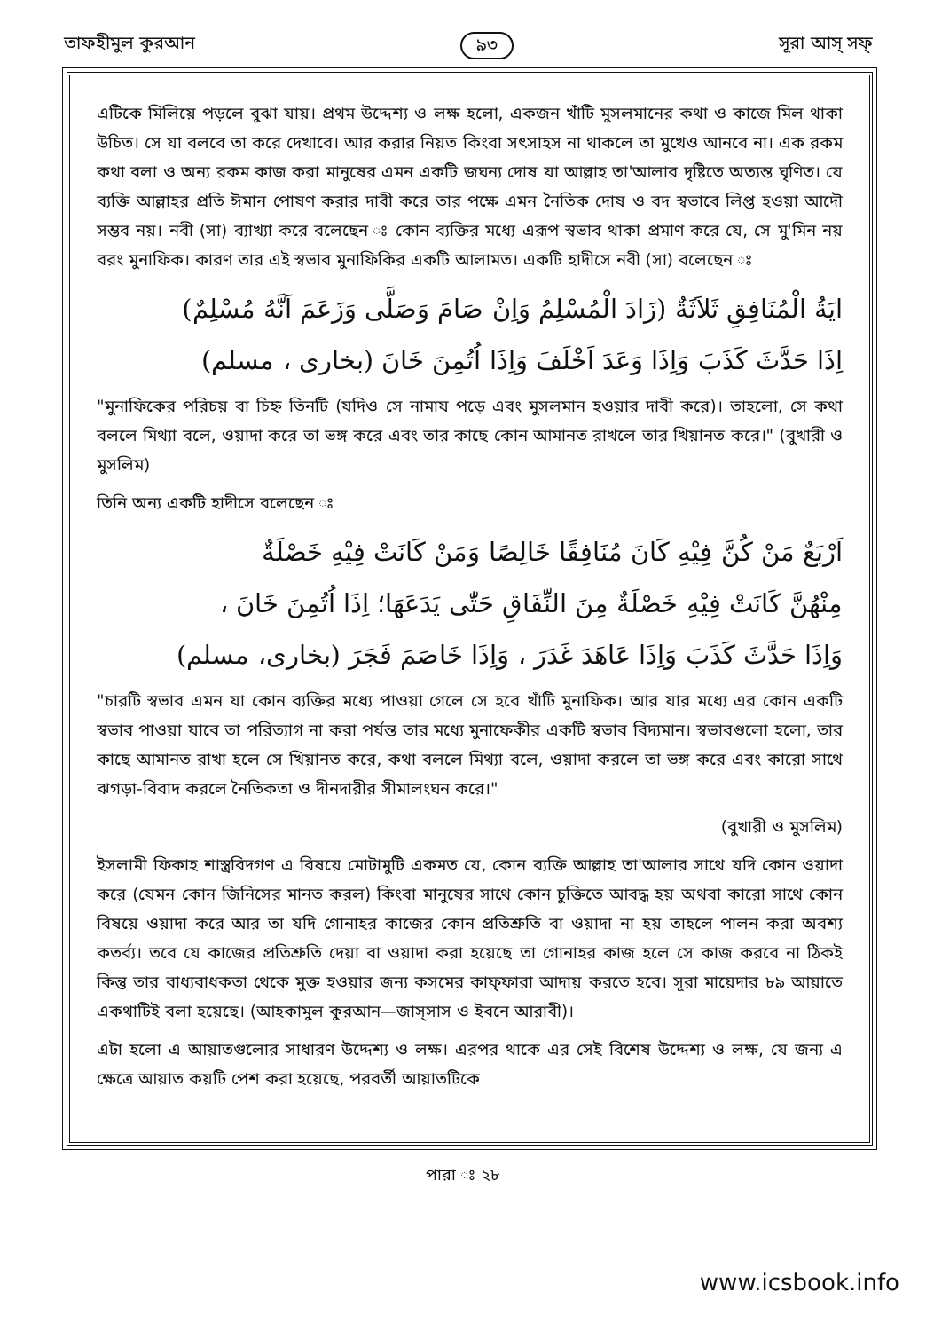তাফহীমুল কুরআন ৯৩ সূরা আস্ সফ্
এটিকে মিলিয়ে পড়লে বুঝা যায়। প্রথম উদ্দেশ্য ও লক্ষ হলো, একজন খাঁটি মুসলমানের কথা ও কাজে মিল থাকা উচিত। সে যা বলবে তা করে দেখাবে। আর করার নিয়ত কিংবা সৎসাহস না থাকলে তা মুখেও আনবে না। এক রকম কথা বলা ও অন্য রকম কাজ করা মানুষের এমন একটি জঘন্য দোষ যা আল্লাহ তা'আলার দৃষ্টিতে অত্যন্ত ঘৃণিত। যে ব্যক্তি আল্লাহর প্রতি ঈমান পোষণ করার দাবী করে তার পক্ষে এমন নৈতিক দোষ ও বদ স্বভাবে লিপ্ত হওয়া আদৌ সম্ভব নয়। নবী (সা) ব্যাখ্যা করে বলেছেন ঃ কোন ব্যক্তির মধ্যে এরূপ স্বভাব থাকা প্রমাণ করে যে, সে মু'মিন নয় বরং মুনাফিক। কারণ তার এই স্বভাব মুনাফিকির একটি আলামত। একটি হাদীসে নবী (সা) বলেছেন ঃ
ايَةُ الْمُنَافِقِ ثَلاَثَةٌ (زَادَ الْمُسْلِمُ وَاِنْ صَامَ وَصَلَّى وَزَعَمَ اَنَّهُ مُسْلِمٌ)
اِذَا حَدَّثَ كَذَبَ وَاِذَا وَعَدَ اَخْلَفَ وَاِذَا اُتُمِنَ خَانَ (بخارى ، مسلم)
"মুনাফিকের পরিচয় বা চিহ্ন তিনটি (যদিও সে নামায পড়ে এবং মুসলমান হওয়ার দাবী করে)। তাহলো, সে কথা বললে মিথ্যা বলে, ওয়াদা করে তা ভঙ্গ করে এবং তার কাছে কোন আমানত রাখলে তার খিয়ানত করে।" (বুখারী ও মুসলিম)
তিনি অন্য একটি হাদীসে বলেছেন ঃ
اَرْبَعٌ مَنْ كُنَّ فِيْهِ كَانَ مُنَافِقًا خَالِصًا وَمَنْ كَانَتْ فِيْهِ خَصْلَةٌ
مِنْهُنَّ كَانَتْ فِيْهِ خَصْلَةٌ مِنَ النِّفَاقِ حَتّٰى يَدَعَهَا؛ اِذَا اُتُمِنَ خَانَ ،
وَاِذَا حَدَّثَ كَذَبَ وَاِذَا عَاهَدَ غَدَرَ ، وَاِذَا خَاصَمَ فَجَرَ (بخارى، مسلم)
"চারটি স্বভাব এমন যা কোন ব্যক্তির মধ্যে পাওয়া গেলে সে হবে খাঁটি মুনাফিক। আর যার মধ্যে এর কোন একটি স্বভাব পাওয়া যাবে তা পরিত্যাগ না করা পর্যন্ত তার মধ্যে মুনাফেকীর একটি স্বভাব বিদ্যমান। স্বভাবগুলো হলো, তার কাছে আমানত রাখা হলে সে খিয়ানত করে, কথা বললে মিথ্যা বলে, ওয়াদা করলে তা ভঙ্গ করে এবং কারো সাথে ঝগড়া-বিবাদ করলে নৈতিকতা ও দীনদারীর সীমালংঘন করে।"
(বুখারী ও মুসলিম)
ইসলামী ফিকাহ শাস্ত্রবিদগণ এ বিষয়ে মোটামুটি একমত যে, কোন ব্যক্তি আল্লাহ তা'আলার সাথে যদি কোন ওয়াদা করে (যেমন কোন জিনিসের মানত করল) কিংবা মানুষের সাথে কোন চুক্তিতে আবদ্ধ হয় অথবা কারো সাথে কোন বিষয়ে ওয়াদা করে আর তা যদি গোনাহর কাজের কোন প্রতিশ্রুতি বা ওয়াদা না হয় তাহলে পালন করা অবশ্য কতর্ব্য। তবে যে কাজের প্রতিশ্রুতি দেয়া বা ওয়াদা করা হয়েছে তা গোনাহর কাজ হলে সে কাজ করবে না ঠিকই কিন্তু তার বাধ্যবাধকতা থেকে মুক্ত হওয়ার জন্য কসমের কাফ্ফারা আদায় করতে হবে। সূরা মায়েদার ৮৯ আয়াতে একথাটিই বলা হয়েছে। (আহকামুল কুরআন—জাস্সাস ও ইবনে আরাবী)।
এটা হলো এ আয়াতগুলোর সাধারণ উদ্দেশ্য ও লক্ষ। এরপর থাকে এর সেই বিশেষ উদ্দেশ্য ও লক্ষ, যে জন্য এ ক্ষেত্রে আয়াত কয়টি পেশ করা হয়েছে, পরবর্তী আয়াতটিকে
পারা ঃ ২৮
www.icsbook.info